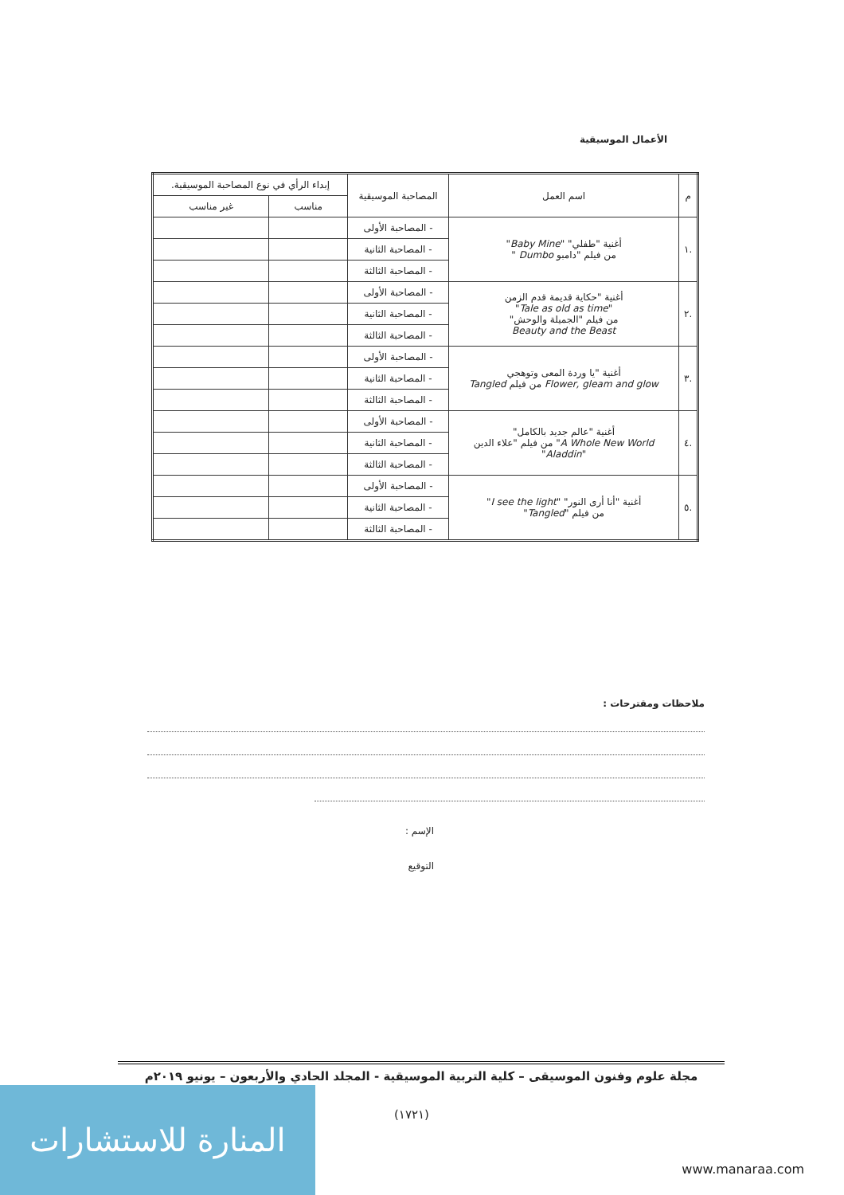الأعمال الموسيقية
| م | اسم العمل | المصاحبة الموسيقية | إبداء الرأي في نوع المصاحبة الموسيقية. | |
| --- | --- | --- | --- | --- |
| | | | مناسب | غير مناسب |
| .١ | أغنية "طفلي" " Baby Mine " من فيلم "دامبو Dumbo " | - المصاحبة الأولى | | |
| | | - المصاحبة الثانية | | |
| | | - المصاحبة الثالثة | | |
| .٢ | أغنية "حكاية قديمة قدم الزمن " Tale as old as time " من فيلم "الجميلة والوحش" Beauty and the Beast | - المصاحبة الأولى | | |
| | | - المصاحبة الثانية | | |
| | | - المصاحبة الثالثة | | |
| .٣ | أغنية "يا وردة المعى وتوهجي Flower, gleam and glow من فيلم Tangled | - المصاحبة الأولى | | |
| | | - المصاحبة الثانية | | |
| | | - المصاحبة الثالثة | | |
| .٤ | أغنية "عالم جديد بالكامل" A Whole New World " من فيلم "علاء الدين " Aladdin " | - المصاحبة الأولى | | |
| | | - المصاحبة الثانية | | |
| | | - المصاحبة الثالثة | | |
| .٥ | أغنية "أنا أرى النور" " I see the light " من فيلم " Tangled " | - المصاحبة الأولى | | |
| | | - المصاحبة الثانية | | |
| | | - المصاحبة الثالثة | | |
ملاحظات ومقترحات :
الإسم :
التوقيع
مجلة علوم وفنون الموسيقى – كلية التربية الموسيقية - المجلد الحادي والأربعون – يونيو ٢٠١٩م
(١٧٢١)
المنارة للاستشارات
www.manaraa.com